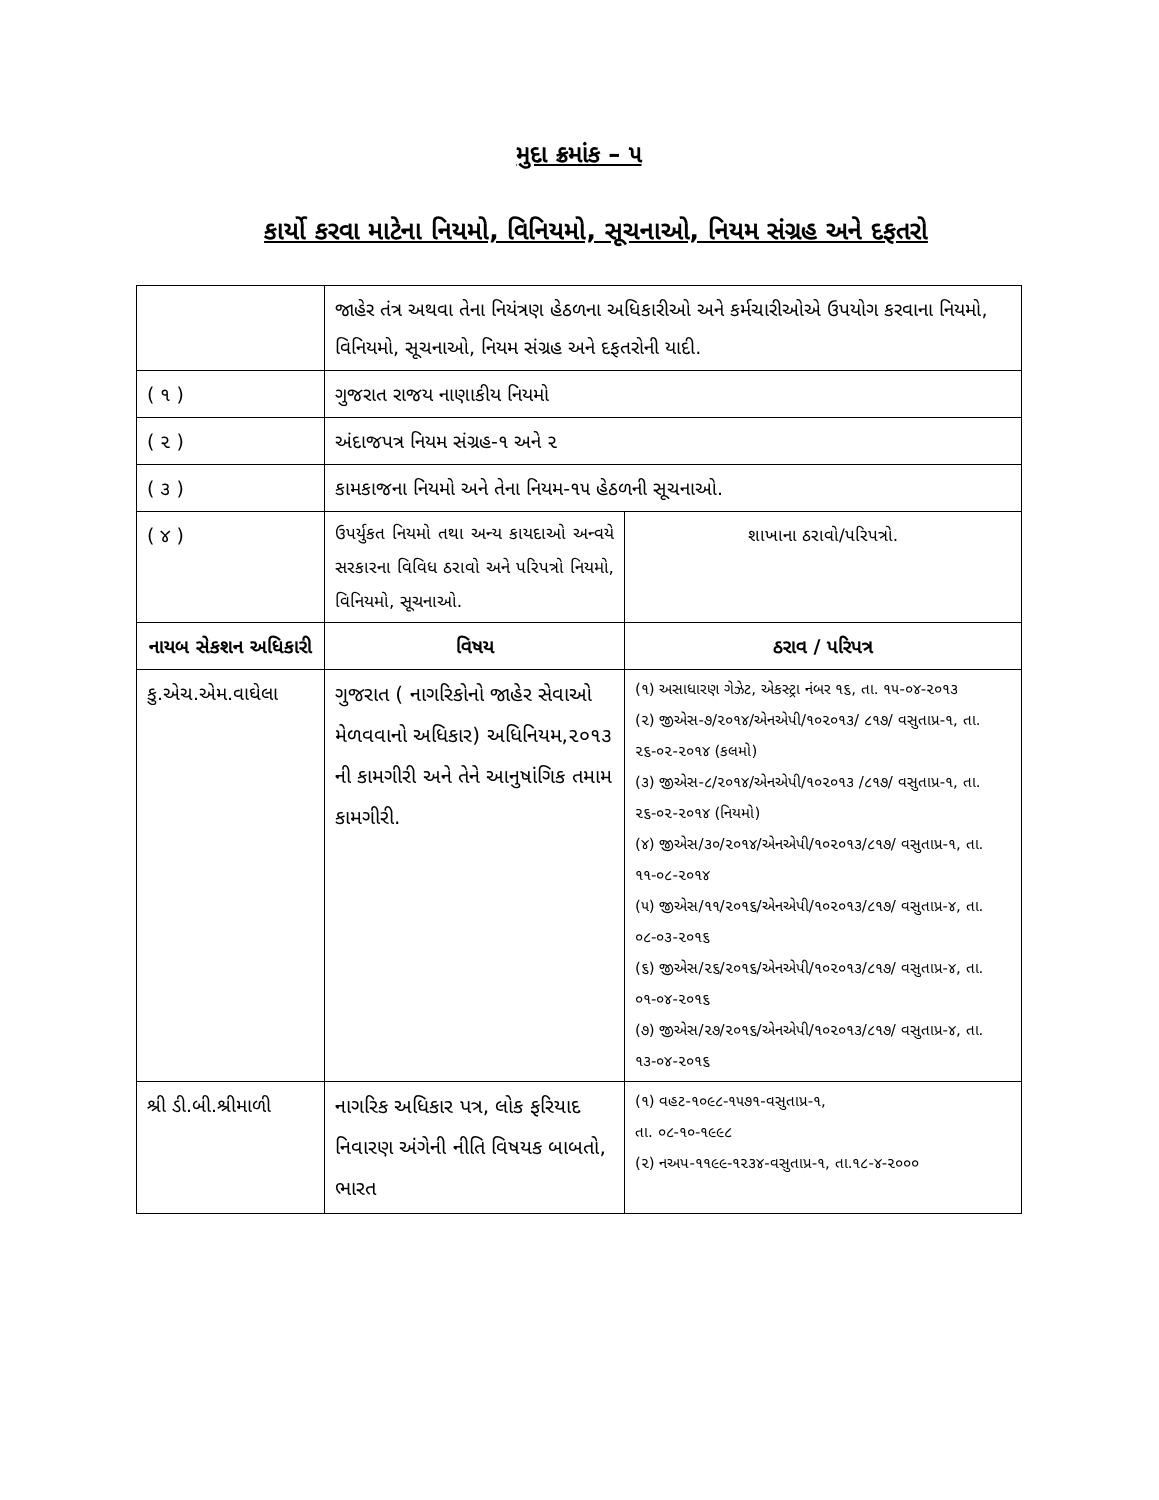મુદા ક્રમાંક – ૫
કાર્યો કરવા માટેના નિયમો, વિનિયમો, સૂચનાઓ, નિયમ સંગ્રહ અને દફતરો
| | જાહેર તંત્ર અથવા તેના નિયંત્રણ હેઠળના અધિકારીઓ અને કર્મચારીઓએ ઉપયોગ કરવાના નિયમો, વિનિયમો, સૂચનાઓ, નિયમ સંગ્રહ અને દફતરોની યાદી. | |
| ( ૧ ) | ગુજરાત રાજય નાણાકીય નિયમો | |
| ( ૨ ) | અંદાજપત્ર નિયમ સંગ્રહ-૧ અને ૨ | |
| ( ૩ ) | કામકાજના નિયમો અને તેના નિયમ-૧૫ હેઠળની સૂચનાઓ. | |
| ( ૪ ) | ઉપર્યુકત નિયમો તથા અન્ય કાયદાઓ અન્વયે સરકારના વિવિધ ઠરાવો અને પરિપત્રો નિયમો, વિનિયમો, સૂચનાઓ. | શાખાના ઠરાવો/પરિપત્રો. |
| નાયબ સેકશન અધિકારી | વિષય | ઠરાવ / પરિપત્ર |
| કુ.એચ.એમ.વાઘેલા | ગુજરાત ( નાગરિકોનો જાહેર સેવાઓ મેળવવાનો અધિકાર) અધિનિયમ,૨૦૧૩ ની કામગીરી અને તેને આનુષાંગિક તમામ કામગીરી. | (૧) અસાધારણ ગેઝેટ, એકસ્ટ્રા નંબર ૧૬, તા. ૧૫-૦૪-૨૦૧૩ (૨) જીએસ-૭/૨૦૧૪/એનએપી/૧૦૨૦૧૩/ ૮૧૭/ વસુતાપ્ર-૧, તા. ૨૬-૦૨-૨૦૧૪ (કલમો) (૩) જીએસ-૮/૨૦૧૪/એનએપી/૧૦૨૦૧૩ /૮૧૭/ વસુતાપ્ર-૧, તા. ૨૬-૦૨-૨૦૧૪ (નિયમો) (૪) જીએસ/૩૦/૨૦૧૪/એનએપી/૧૦૨૦૧૩/૮૧૭/ વસુતાપ્ર-૧, તા. ૧૧-૦૮-૨૦૧૪ (૫) જીએસ/૧૧/૨૦૧૬/એનએપી/૧૦૨૦૧૩/૮૧૭/ વસુતાપ્ર-૪, તા. ૦૮-૦૩-૨૦૧૬ (૬) જીએસ/૨૬/૨૦૧૬/એનએપી/૧૦૨૦૧૩/૮૧૭/ વસુતાપ્ર-૪, તા. ૦૧-૦૪-૨૦૧૬ (૭) જીએસ/૨૭/૨૦૧૬/એનએપી/૧૦૨૦૧૩/૮૧૭/ વસુતાપ્ર-૪, તા. ૧૩-૦૪-૨૦૧૬ |
| શ્રી ડી.બી.શ્રીમાળી | નાગરિક અધિકાર પત્ર, લોક ફરિયાદ નિવારણ અંગેની નીતિ વિષયક બાબતો, ભારત | (૧) વહટ-૧૦૯૮-૧૫૭૧-વસુતાપ્ર-૧, તા. ૦૮-૧૦-૧૯૯૮ (૨) નઅપ-૧૧૯૯-૧૨૩૪-વસુતાપ્ર-૧, તા.૧૮-૪-૨૦૦૦ |